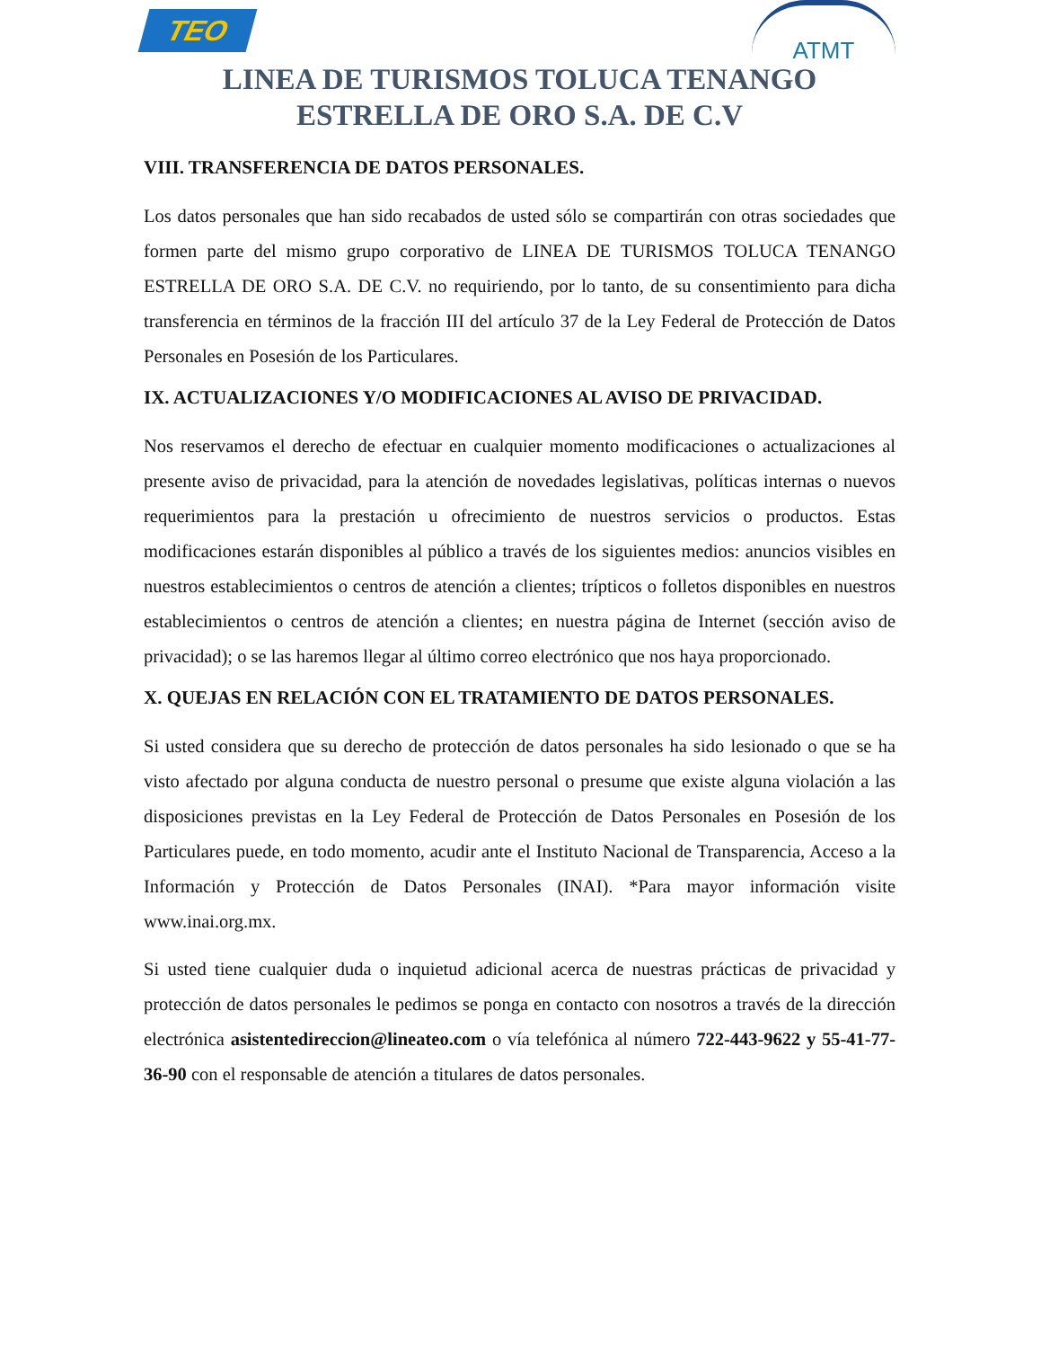TEO
ATMT
LINEA DE TURISMOS TOLUCA TENANGO
ESTRELLA DE ORO S.A. DE C.V
VIII. TRANSFERENCIA DE DATOS PERSONALES.
Los datos personales que han sido recabados de usted sólo se compartirán con otras sociedades que formen parte del mismo grupo corporativo de LINEA DE TURISMOS TOLUCA TENANGO ESTRELLA DE ORO S.A. DE C.V. no requiriendo, por lo tanto, de su consentimiento para dicha transferencia en términos de la fracción III del artículo 37 de la Ley Federal de Protección de Datos Personales en Posesión de los Particulares.
IX. ACTUALIZACIONES Y/O MODIFICACIONES AL AVISO DE PRIVACIDAD.
Nos reservamos el derecho de efectuar en cualquier momento modificaciones o actualizaciones al presente aviso de privacidad, para la atención de novedades legislativas, políticas internas o nuevos requerimientos para la prestación u ofrecimiento de nuestros servicios o productos. Estas modificaciones estarán disponibles al público a través de los siguientes medios: anuncios visibles en nuestros establecimientos o centros de atención a clientes; trípticos o folletos disponibles en nuestros establecimientos o centros de atención a clientes; en nuestra página de Internet (sección aviso de privacidad); o se las haremos llegar al último correo electrónico que nos haya proporcionado.
X. QUEJAS EN RELACIÓN CON EL TRATAMIENTO DE DATOS PERSONALES.
Si usted considera que su derecho de protección de datos personales ha sido lesionado o que se ha visto afectado por alguna conducta de nuestro personal o presume que existe alguna violación a las disposiciones previstas en la Ley Federal de Protección de Datos Personales en Posesión de los Particulares puede, en todo momento, acudir ante el Instituto Nacional de Transparencia, Acceso a la Información y Protección de Datos Personales (INAI). *Para mayor información visite www.inai.org.mx.
Si usted tiene cualquier duda o inquietud adicional acerca de nuestras prácticas de privacidad y protección de datos personales le pedimos se ponga en contacto con nosotros a través de la dirección electrónica asistentedireccion@lineateo.com o vía telefónica al número 722-443-9622 y 55-41-77-36-90 con el responsable de atención a titulares de datos personales.